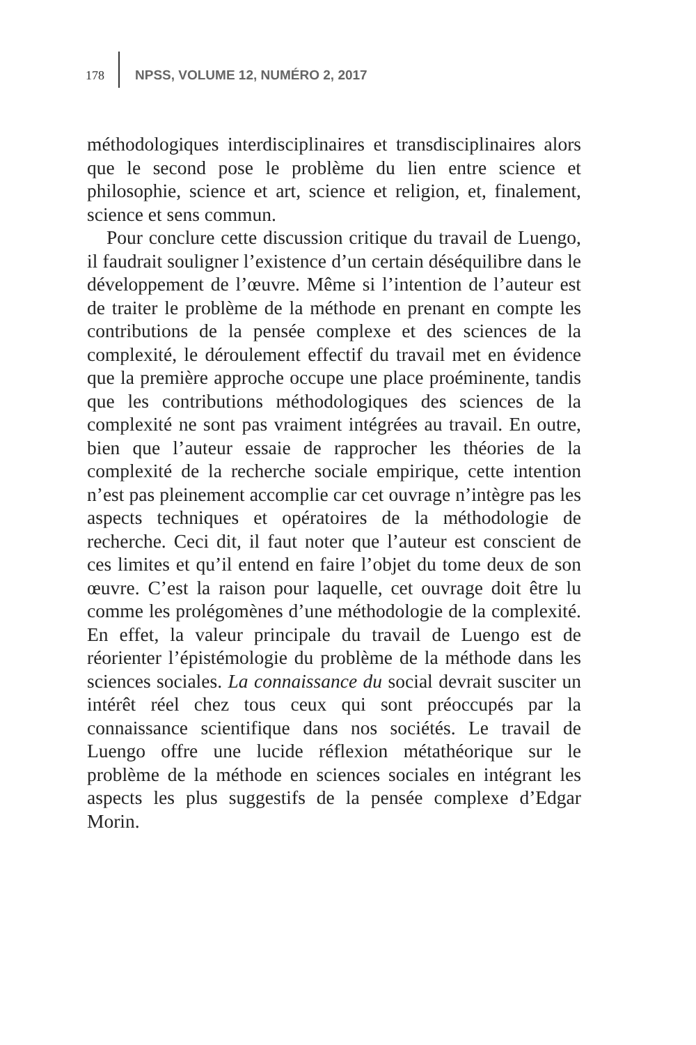178 NPSS, VOLUME 12, NUMÉRO 2, 2017
méthodologiques interdisciplinaires et transdisciplinaires alors que le second pose le problème du lien entre science et philosophie, science et art, science et religion, et, finalement, science et sens commun.
Pour conclure cette discussion critique du travail de Luengo, il faudrait souligner l’existence d’un certain déséquilibre dans le développement de l’œuvre. Même si l’intention de l’auteur est de traiter le problème de la méthode en prenant en compte les contributions de la pensée complexe et des sciences de la complexité, le déroulement effectif du travail met en évidence que la première approche occupe une place proéminente, tandis que les contributions méthodologiques des sciences de la complexité ne sont pas vraiment intégrées au travail. En outre, bien que l’auteur essaie de rapprocher les théories de la complexité de la recherche sociale empirique, cette intention n’est pas pleinement accomplie car cet ouvrage n’intègre pas les aspects techniques et opératoires de la méthodologie de recherche. Ceci dit, il faut noter que l’auteur est conscient de ces limites et qu’il entend en faire l’objet du tome deux de son œuvre. C’est la raison pour laquelle, cet ouvrage doit être lu comme les prolégomènes d’une méthodologie de la complexité. En effet, la valeur principale du travail de Luengo est de réorienter l’épistémologie du problème de la méthode dans les sciences sociales. La connaissance du social devrait susciter un intérêt réel chez tous ceux qui sont préoccupés par la connaissance scientifique dans nos sociétés. Le travail de Luengo offre une lucide réflexion métathéorique sur le problème de la méthode en sciences sociales en intégrant les aspects les plus suggestifs de la pensée complexe d’Edgar Morin.